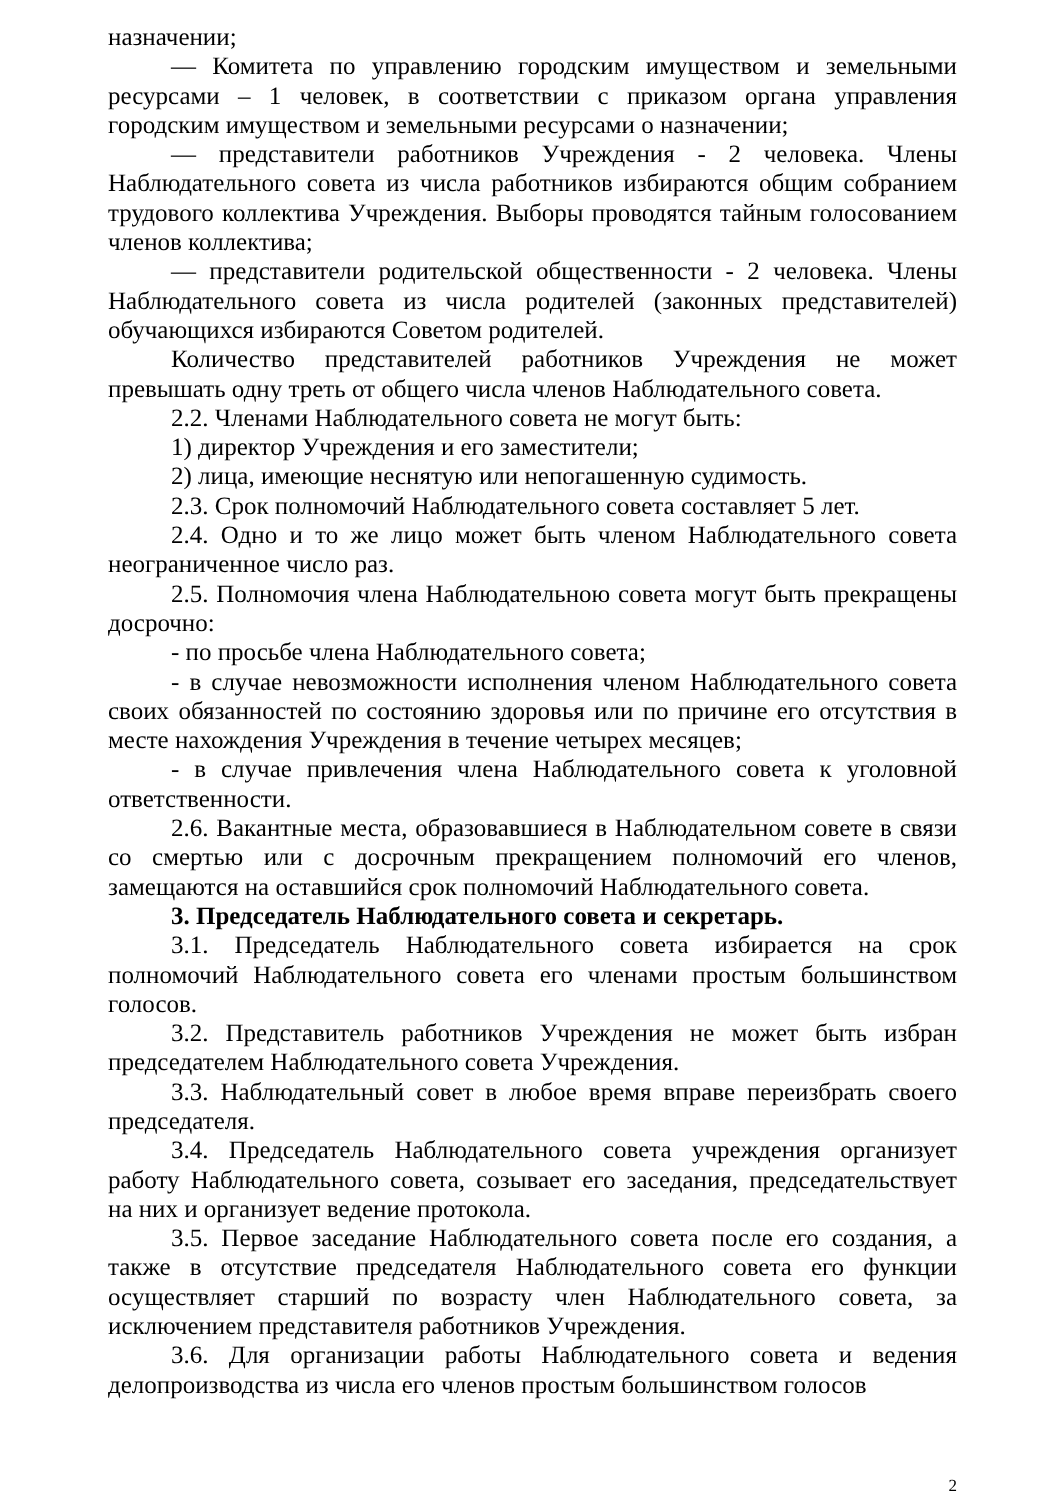назначении;
— Комитета по управлению городским имуществом и земельными ресурсами – 1 человек, в соответствии с приказом органа управления городским имуществом и земельными ресурсами о назначении;
— представители работников Учреждения - 2 человека. Члены Наблюдательного совета из числа работников избираются общим собранием трудового коллектива Учреждения. Выборы проводятся тайным голосованием членов коллектива;
— представители родительской общественности - 2 человека. Члены Наблюдательного совета из числа родителей (законных представителей) обучающихся избираются Советом родителей.
Количество представителей работников Учреждения не может превышать одну треть от общего числа членов Наблюдательного совета.
2.2. Членами Наблюдательного совета не могут быть:
1) директор Учреждения и его заместители;
2) лица, имеющие неснятую или непогашенную судимость.
2.3. Срок полномочий Наблюдательного совета составляет 5 лет.
2.4. Одно и то же лицо может быть членом Наблюдательного совета неограниченное число раз.
2.5. Полномочия члена Наблюдательною совета могут быть прекращены досрочно:
- по просьбе члена Наблюдательного совета;
- в случае невозможности исполнения членом Наблюдательного совета своих обязанностей по состоянию здоровья или по причине его отсутствия в месте нахождения Учреждения в течение четырех месяцев;
- в случае привлечения члена Наблюдательного совета к уголовной ответственности.
2.6. Вакантные места, образовавшиеся в Наблюдательном совете в связи со смертью или с досрочным прекращением полномочий его членов, замещаются на оставшийся срок полномочий Наблюдательного совета.
3. Председатель Наблюдательного совета и секретарь.
3.1. Председатель Наблюдательного совета избирается на срок полномочий Наблюдательного совета его членами простым большинством голосов.
3.2. Представитель работников Учреждения не может быть избран председателем Наблюдательного совета Учреждения.
3.3. Наблюдательный совет в любое время вправе переизбрать своего председателя.
3.4. Председатель Наблюдательного совета учреждения организует работу Наблюдательного совета, созывает его заседания, председательствует на них и организует ведение протокола.
3.5. Первое заседание Наблюдательного совета после его создания, а также в отсутствие председателя Наблюдательного совета его функции осуществляет старший по возрасту член Наблюдательного совета, за исключением представителя работников Учреждения.
3.6. Для организации работы Наблюдательного совета и ведения делопроизводства из числа его членов простым большинством голосов
2